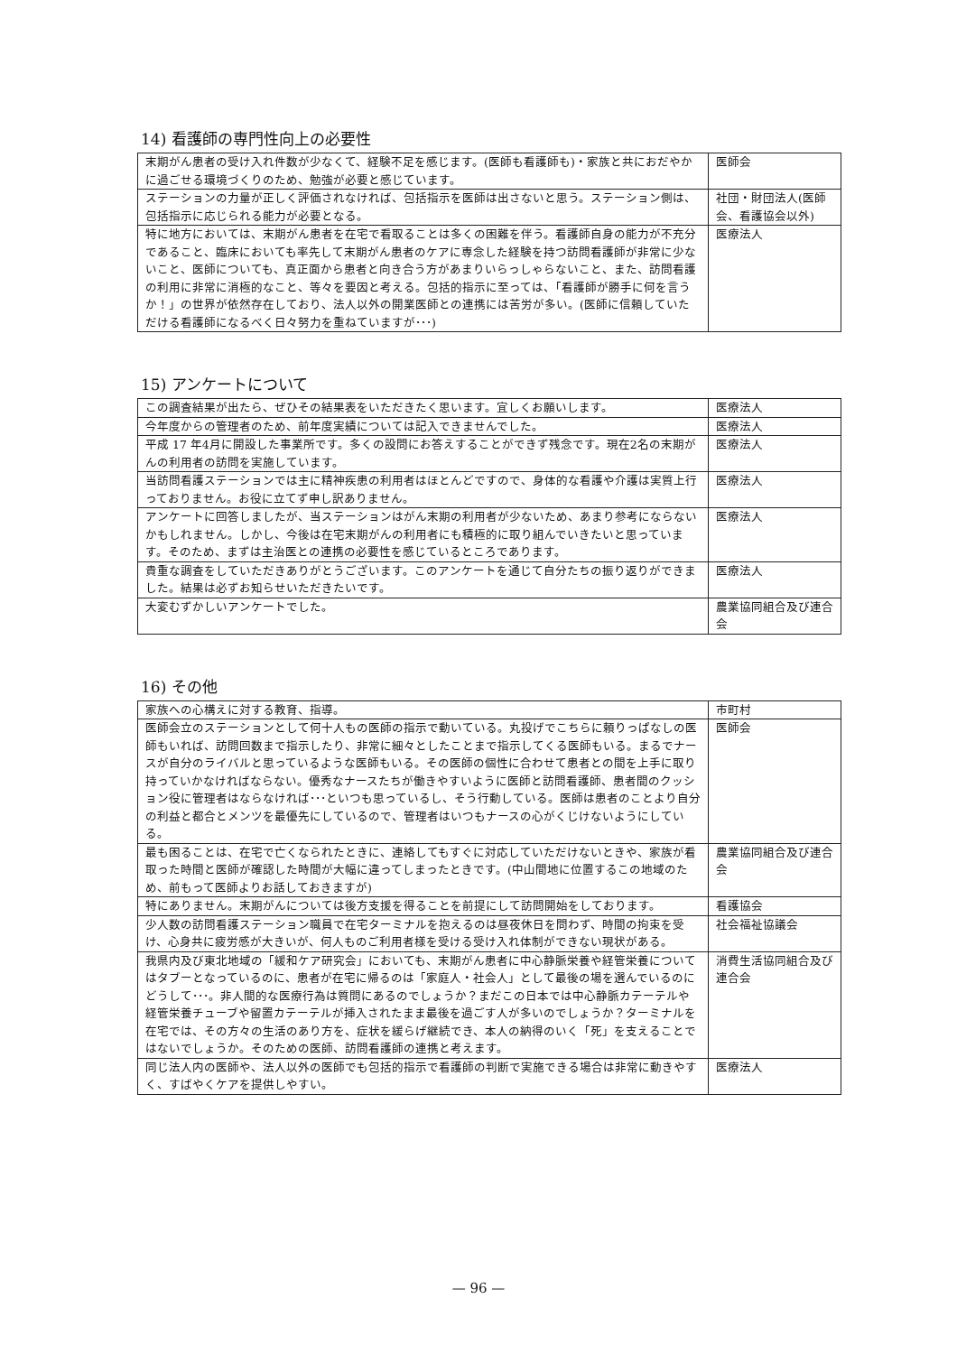14) 看護師の専門性向上の必要性
| 末期がん患者の受け入れ件数が少なくて、経験不足を感じます。(医師も看護師も)・家族と共におだやかに過ごせる環境づくりのため、勉強が必要と感じています。 | 医師会 |
| ステーションの力量が正しく評価されなければ、包括指示を医師は出さないと思う。ステーション側は、包括指示に応じられる能力が必要となる。 | 社団・財団法人(医師会、看護協会以外) |
| 特に地方においては、末期がん患者を在宅で看取ることは多くの困難を伴う。看護師自身の能力が不充分であること、臨床においても率先して末期がん患者のケアに専念した経験を持つ訪問看護師が非常に少ないこと、医師についても、真正面から患者と向き合う方があまりいらっしゃらないこと、また、訪問看護の利用に非常に消極的なこと、等々を要因と考える。包括的指示に至っては、「看護師が勝手に何を言うか！」の世界が依然存在しており、法人以外の開業医師との連携には苦労が多い。(医師に信頼していただける看護師になるべく日々努力を重ねていますが･･･) | 医療法人 |
15) アンケートについて
| この調査結果が出たら、ぜひその結果表をいただきたく思います。宜しくお願いします。 | 医療法人 |
| 今年度からの管理者のため、前年度実績については記入できませんでした。 | 医療法人 |
| 平成 17 年4月に開設した事業所です。多くの設問にお答えすることができず残念です。現在2名の末期がんの利用者の訪問を実施しています。 | 医療法人 |
| 当訪問看護ステーションでは主に精神疾患の利用者はほとんどですので、身体的な看護や介護は実質上行っておりません。お役に立てず申し訳ありません。 | 医療法人 |
| アンケートに回答しましたが、当ステーションはがん末期の利用者が少ないため、あまり参考にならないかもしれません。しかし、今後は在宅末期がんの利用者にも積極的に取り組んでいきたいと思っています。そのため、まずは主治医との連携の必要性を感じているところであります。 | 医療法人 |
| 貴重な調査をしていただきありがとうございます。このアンケートを通じて自分たちの振り返りができました。結果は必ずお知らせいただきたいです。 | 医療法人 |
| 大変むずかしいアンケートでした。 | 農業協同組合及び連合会 |
16) その他
| 家族への心構えに対する教育、指導。 | 市町村 |
| 医師会立のステーションとして何十人もの医師の指示で動いている。丸投げでこちらに頼りっぱなしの医師もいれば、訪問回数まで指示したり、非常に細々としたことまで指示してくる医師もいる。まるでナースが自分のライバルと思っているような医師もいる。その医師の個性に合わせて患者との間を上手に取り持っていかなければならない。優秀なナースたちが働きやすいように医師と訪問看護師、患者間のクッション役に管理者はならなければ･･･といつも思っているし、そう行動している。医師は患者のことより自分の利益と都合とメンツを最優先にしているので、管理者はいつもナースの心がくじけないようにしている。 | 医師会 |
| 最も困ることは、在宅で亡くなられたときに、連絡してもすぐに対応していただけないときや、家族が看取った時間と医師が確認した時間が大幅に違ってしまったときです。(中山間地に位置するこの地域のため、前もって医師よりお話しておきますが) | 農業協同組合及び連合会 |
| 特にありません。末期がんについては後方支援を得ることを前提にして訪問開始をしております。 | 看護協会 |
| 少人数の訪問看護ステーション職員で在宅ターミナルを抱えるのは昼夜休日を問わず、時間の拘束を受け、心身共に疲労感が大きいが、何人ものご利用者様を受ける受け入れ体制ができない現状がある。 | 社会福祉協議会 |
| 我県内及び東北地域の「緩和ケア研究会」においても、末期がん患者に中心静脈栄養や経管栄養についてはタブーとなっているのに、患者が在宅に帰るのは「家庭人・社会人」として最後の場を選んでいるのにどうして･･･。非人間的な医療行為は質問にあるのでしょうか？まだこの日本では中心静脈カテーテルや経管栄養チューブや留置カテーテルが挿入されたまま最後を過ごす人が多いのでしょうか？ターミナルを在宅では、その方々の生活のあり方を、症状を緩らげ継続でき、本人の納得のいく「死」を支えることではないでしょうか。そのための医師、訪問看護師の連携と考えます。 | 消費生活協同組合及び連合会 |
| 同じ法人内の医師や、法人以外の医師でも包括的指示で看護師の判断で実施できる場合は非常に動きやすく、すばやくケアを提供しやすい。 | 医療法人 |
— 96 —